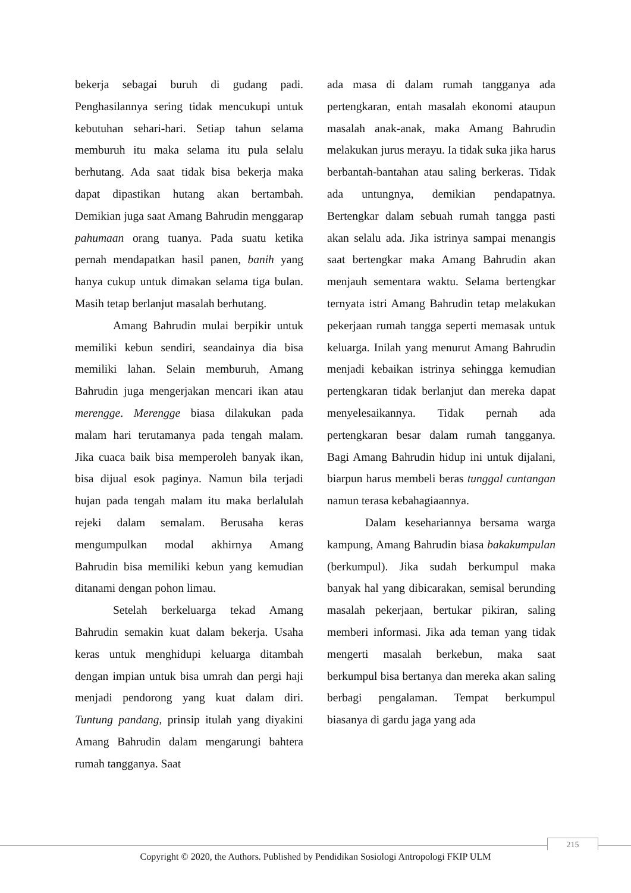bekerja sebagai buruh di gudang padi. Penghasilannya sering tidak mencukupi untuk kebutuhan sehari-hari. Setiap tahun selama memburuh itu maka selama itu pula selalu berhutang. Ada saat tidak bisa bekerja maka dapat dipastikan hutang akan bertambah. Demikian juga saat Amang Bahrudin menggarap pahumaan orang tuanya. Pada suatu ketika pernah mendapatkan hasil panen, banih yang hanya cukup untuk dimakan selama tiga bulan. Masih tetap berlanjut masalah berhutang.
Amang Bahrudin mulai berpikir untuk memiliki kebun sendiri, seandainya dia bisa memiliki lahan. Selain memburuh, Amang Bahrudin juga mengerjakan mencari ikan atau merengge. Merengge biasa dilakukan pada malam hari terutamanya pada tengah malam. Jika cuaca baik bisa memperoleh banyak ikan, bisa dijual esok paginya. Namun bila terjadi hujan pada tengah malam itu maka berlalulah rejeki dalam semalam. Berusaha keras mengumpulkan modal akhirnya Amang Bahrudin bisa memiliki kebun yang kemudian ditanami dengan pohon limau.
Setelah berkeluarga tekad Amang Bahrudin semakin kuat dalam bekerja. Usaha keras untuk menghidupi keluarga ditambah dengan impian untuk bisa umrah dan pergi haji menjadi pendorong yang kuat dalam diri. Tuntung pandang, prinsip itulah yang diyakini Amang Bahrudin dalam mengarungi bahtera rumah tangganya. Saat
ada masa di dalam rumah tangganya ada pertengkaran, entah masalah ekonomi ataupun masalah anak-anak, maka Amang Bahrudin melakukan jurus merayu. Ia tidak suka jika harus berbantah-bantahan atau saling berkeras. Tidak ada untungnya, demikian pendapatnya. Bertengkar dalam sebuah rumah tangga pasti akan selalu ada. Jika istrinya sampai menangis saat bertengkar maka Amang Bahrudin akan menjauh sementara waktu. Selama bertengkar ternyata istri Amang Bahrudin tetap melakukan pekerjaan rumah tangga seperti memasak untuk keluarga. Inilah yang menurut Amang Bahrudin menjadi kebaikan istrinya sehingga kemudian pertengkaran tidak berlanjut dan mereka dapat menyelesaikannya. Tidak pernah ada pertengkaran besar dalam rumah tangganya. Bagi Amang Bahrudin hidup ini untuk dijalani, biarpun harus membeli beras tunggal cuntangan namun terasa kebahagiaannya.
Dalam kesehariannya bersama warga kampung, Amang Bahrudin biasa bakakumpulan (berkumpul). Jika sudah berkumpul maka banyak hal yang dibicarakan, semisal berunding masalah pekerjaan, bertukar pikiran, saling memberi informasi. Jika ada teman yang tidak mengerti masalah berkebun, maka saat berkumpul bisa bertanya dan mereka akan saling berbagi pengalaman. Tempat berkumpul biasanya di gardu jaga yang ada
215
Copyright © 2020, the Authors. Published by Pendidikan Sosiologi Antropologi FKIP ULM